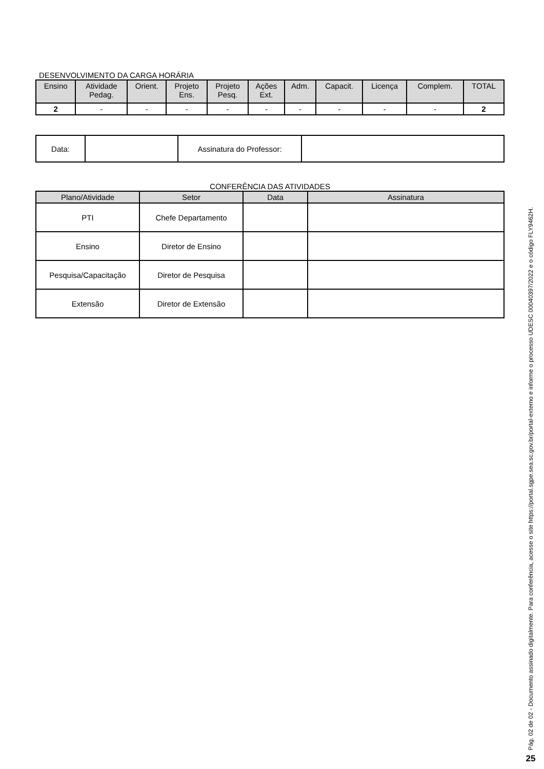DESENVOLVIMENTO DA CARGA HORÁRIA
| Ensino | Atividade Pedag. | Orient. | Projeto Ens. | Projeto Pesq. | Ações Ext. | Adm. | Capacit. | Licença | Complem. | TOTAL |
| --- | --- | --- | --- | --- | --- | --- | --- | --- | --- | --- |
| 2 | - | - | - | - | - | - | - | - | - | 2 |
| Data: | | Assinatura do Professor: | |
CONFERÊNCIA DAS ATIVIDADES
| Plano/Atividade | Setor | Data | Assinatura |
| --- | --- | --- | --- |
| PTI | Chefe Departamento | | |
| Ensino | Diretor de Ensino | | |
| Pesquisa/Capacitação | Diretor de Pesquisa | | |
| Extensão | Diretor de Extensão | | |
Pág. 02 de 02 - Documento assinado digitalmente. Para conferência, acesse o site https://portal.sgpe.sea.sc.gov.br/portal-externo e informe o processo UDESC 00040397/2022 e o código FLY9462H.
25